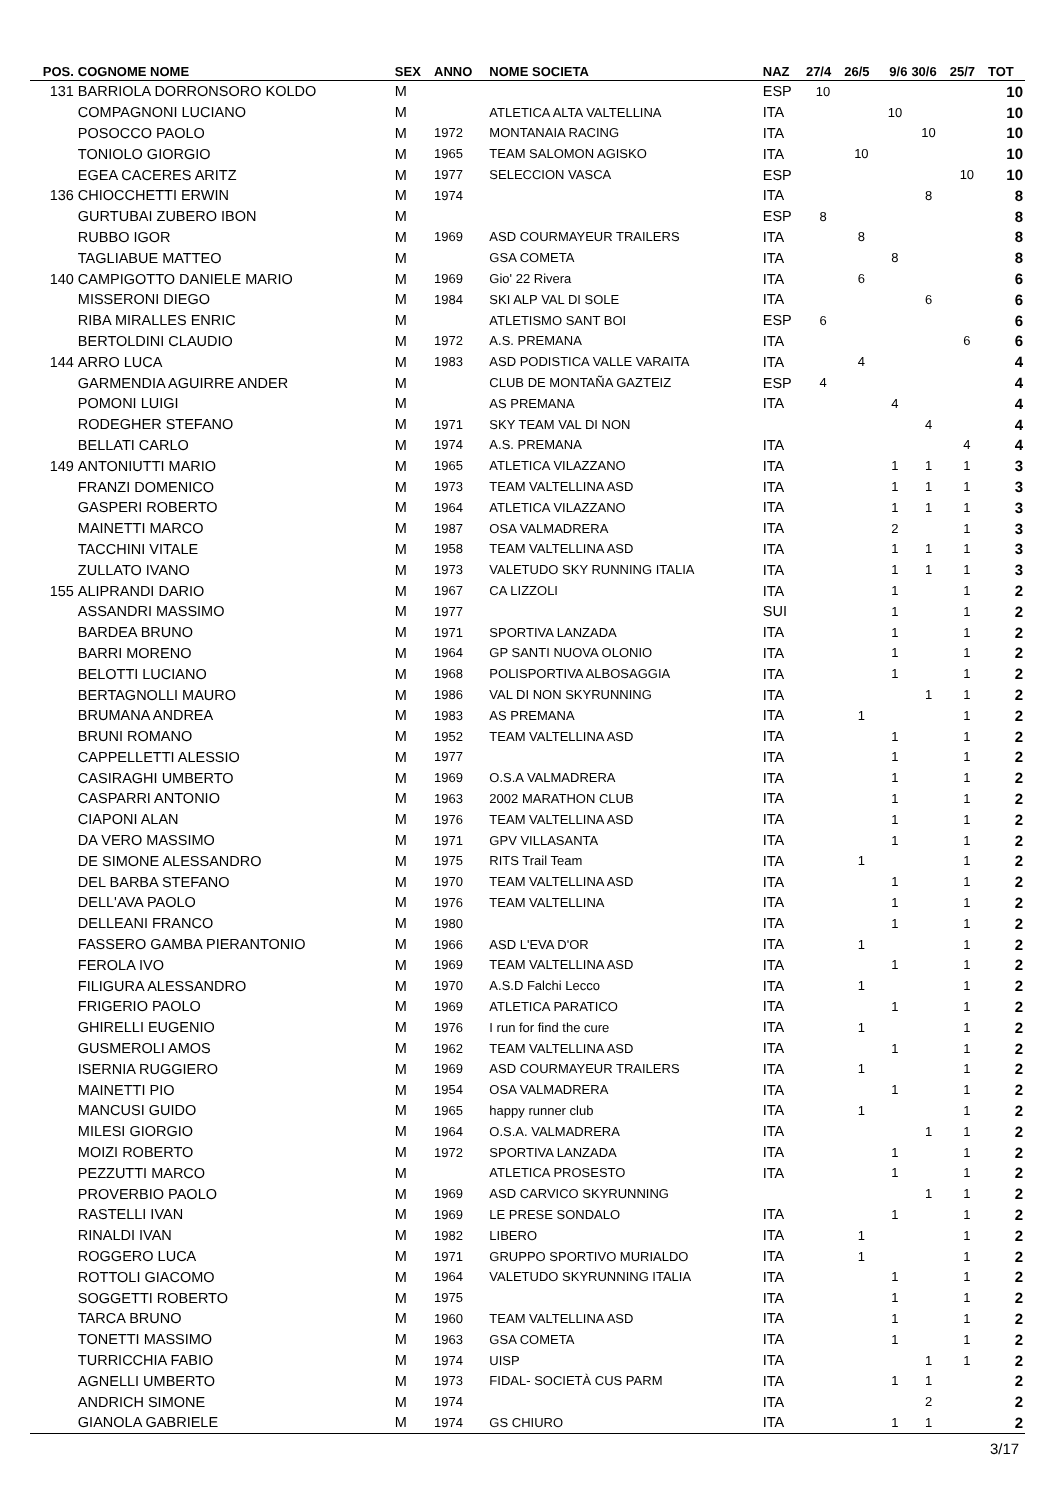| POS. | COGNOME NOME | SEX | ANNO | NOME SOCIETA | NAZ | 27/4 | 26/5 | 9/6 | 30/6 | 25/7 | TOT |
| --- | --- | --- | --- | --- | --- | --- | --- | --- | --- | --- | --- |
| 131 | BARRIOLA DORRONSORO KOLDO | M | | | ESP | 10 | | | | | 10 |
| | COMPAGNONI LUCIANO | M | | ATLETICA ALTA VALTELLINA | ITA | | | 10 | | | 10 |
| | POSOCCO PAOLO | M | 1972 | MONTANAIA RACING | ITA | | | | 10 | | 10 |
| | TONIOLO GIORGIO | M | 1965 | TEAM SALOMON AGISKO | ITA | | 10 | | | | 10 |
| | EGEA CACERES ARITZ | M | 1977 | SELECCION VASCA | ESP | | | | | 10 | 10 |
| 136 | CHIOCCHETTI ERWIN | M | 1974 | | ITA | | | | 8 | | 8 |
| | GURTUBAI ZUBERO IBON | M | | | ESP | 8 | | | | | 8 |
| | RUBBO IGOR | M | 1969 | ASD COURMAYEUR TRAILERS | ITA | | 8 | | | | 8 |
| | TAGLIABUE MATTEO | M | | GSA COMETA | ITA | | | 8 | | | 8 |
| 140 | CAMPIGOTTO DANIELE MARIO | M | 1969 | Gio' 22 Rivera | ITA | | 6 | | | | 6 |
| | MISSERONI DIEGO | M | 1984 | SKI ALP VAL DI SOLE | ITA | | | | 6 | | 6 |
| | RIBA MIRALLES ENRIC | M | | ATLETISMO SANT BOI | ESP | 6 | | | | | 6 |
| | BERTOLDINI CLAUDIO | M | 1972 | A.S. PREMANA | ITA | | | | | 6 | 6 |
| 144 | ARRO LUCA | M | 1983 | ASD PODISTICA VALLE VARAITA | ITA | | 4 | | | | 4 |
| | GARMENDIA AGUIRRE ANDER | M | | CLUB DE MONTAÑA GAZTEIZ | ESP | 4 | | | | | 4 |
| | POMONI LUIGI | M | | AS PREMANA | ITA | | | 4 | | | 4 |
| | RODEGHER STEFANO | M | 1971 | SKY TEAM VAL DI NON | | | | | 4 | | 4 |
| | BELLATI CARLO | M | 1974 | A.S. PREMANA | ITA | | | | | 4 | 4 |
| 149 | ANTONIUTTI MARIO | M | 1965 | ATLETICA VILAZZANO | ITA | | | 1 | 1 | 1 | 3 |
| | FRANZI DOMENICO | M | 1973 | TEAM VALTELLINA ASD | ITA | | | 1 | 1 | 1 | 3 |
| | GASPERI ROBERTO | M | 1964 | ATLETICA VILAZZANO | ITA | | | 1 | 1 | 1 | 3 |
| | MAINETTI MARCO | M | 1987 | OSA VALMADRERA | ITA | | | 2 | | 1 | 3 |
| | TACCHINI VITALE | M | 1958 | TEAM VALTELLINA ASD | ITA | | | 1 | 1 | 1 | 3 |
| | ZULLATO IVANO | M | 1973 | VALETUDO SKY RUNNING ITALIA | ITA | | | 1 | 1 | 1 | 3 |
| 155 | ALIPRANDI DARIO | M | 1967 | CA LIZZOLI | ITA | | | 1 | | 1 | 2 |
| | ASSANDRI MASSIMO | M | 1977 | | SUI | | | 1 | | 1 | 2 |
| | BARDEA BRUNO | M | 1971 | SPORTIVA LANZADA | ITA | | | 1 | | 1 | 2 |
| | BARRI MORENO | M | 1964 | GP SANTI NUOVA OLONIO | ITA | | | 1 | | 1 | 2 |
| | BELOTTI LUCIANO | M | 1968 | POLISPORTIVA ALBOSAGGIA | ITA | | | 1 | | 1 | 2 |
| | BERTAGNOLLI MAURO | M | 1986 | VAL DI NON SKYRUNNING | ITA | | | | 1 | 1 | 2 |
| | BRUMANA ANDREA | M | 1983 | AS PREMANA | ITA | | 1 | | | 1 | 2 |
| | BRUNI ROMANO | M | 1952 | TEAM VALTELLINA ASD | ITA | | | 1 | | 1 | 2 |
| | CAPPELLETTI ALESSIO | M | 1977 | | ITA | | | 1 | | 1 | 2 |
| | CASIRAGHI UMBERTO | M | 1969 | O.S.A VALMADRERA | ITA | | | 1 | | 1 | 2 |
| | CASPARRI ANTONIO | M | 1963 | 2002 MARATHON CLUB | ITA | | | 1 | | 1 | 2 |
| | CIAPONI ALAN | M | 1976 | TEAM VALTELLINA ASD | ITA | | | 1 | | 1 | 2 |
| | DA VERO MASSIMO | M | 1971 | GPV VILLASANTA | ITA | | | 1 | | 1 | 2 |
| | DE SIMONE ALESSANDRO | M | 1975 | RITS Trail Team | ITA | | 1 | | | 1 | 2 |
| | DEL BARBA STEFANO | M | 1970 | TEAM VALTELLINA ASD | ITA | | | 1 | | 1 | 2 |
| | DELL'AVA PAOLO | M | 1976 | TEAM VALTELLINA | ITA | | | 1 | | 1 | 2 |
| | DELLEANI FRANCO | M | 1980 | | ITA | | | 1 | | 1 | 2 |
| | FASSERO GAMBA PIERANTONIO | M | 1966 | ASD L'EVA D'OR | ITA | | 1 | | | 1 | 2 |
| | FEROLA IVO | M | 1969 | TEAM VALTELLINA ASD | ITA | | | 1 | | 1 | 2 |
| | FILIGURA ALESSANDRO | M | 1970 | A.S.D Falchi Lecco | ITA | | 1 | | | 1 | 2 |
| | FRIGERIO PAOLO | M | 1969 | ATLETICA PARATICO | ITA | | | 1 | | 1 | 2 |
| | GHIRELLI EUGENIO | M | 1976 | I run for find the cure | ITA | | 1 | | | 1 | 2 |
| | GUSMEROLI AMOS | M | 1962 | TEAM VALTELLINA ASD | ITA | | | 1 | | 1 | 2 |
| | ISERNIA RUGGIERO | M | 1969 | ASD COURMAYEUR TRAILERS | ITA | | 1 | | | 1 | 2 |
| | MAINETTI PIO | M | 1954 | OSA VALMADRERA | ITA | | | 1 | | 1 | 2 |
| | MANCUSI GUIDO | M | 1965 | happy runner club | ITA | | 1 | | | 1 | 2 |
| | MILESI GIORGIO | M | 1964 | O.S.A. VALMADRERA | ITA | | | | 1 | 1 | 2 |
| | MOIZI ROBERTO | M | 1972 | SPORTIVA LANZADA | ITA | | | 1 | | 1 | 2 |
| | PEZZUTTI MARCO | M | | ATLETICA PROSESTO | ITA | | | 1 | | 1 | 2 |
| | PROVERBIO PAOLO | M | 1969 | ASD CARVICO SKYRUNNING | | | | | 1 | 1 | 2 |
| | RASTELLI IVAN | M | 1969 | LE PRESE SONDALO | ITA | | | 1 | | 1 | 2 |
| | RINALDI IVAN | M | 1982 | LIBERO | ITA | | 1 | | | 1 | 2 |
| | ROGGERO LUCA | M | 1971 | GRUPPO SPORTIVO MURIALDO | ITA | | 1 | | | 1 | 2 |
| | ROTTOLI GIACOMO | M | 1964 | VALETUDO SKYRUNNING ITALIA | ITA | | | 1 | | 1 | 2 |
| | SOGGETTI ROBERTO | M | 1975 | | ITA | | | 1 | | 1 | 2 |
| | TARCA BRUNO | M | 1960 | TEAM VALTELLINA ASD | ITA | | | 1 | | 1 | 2 |
| | TONETTI MASSIMO | M | 1963 | GSA COMETA | ITA | | | 1 | | 1 | 2 |
| | TURRICCHIA FABIO | M | 1974 | UISP | ITA | | | | 1 | 1 | 2 |
| | AGNELLI UMBERTO | M | 1973 | FIDAL- SOCIETÀ CUS PARM | ITA | | | 1 | 1 | | 2 |
| | ANDRICH SIMONE | M | 1974 | | ITA | | | | 2 | | 2 |
| | GIANOLA GABRIELE | M | 1974 | GS CHIURO | ITA | | | 1 | 1 | | 2 |
3/17